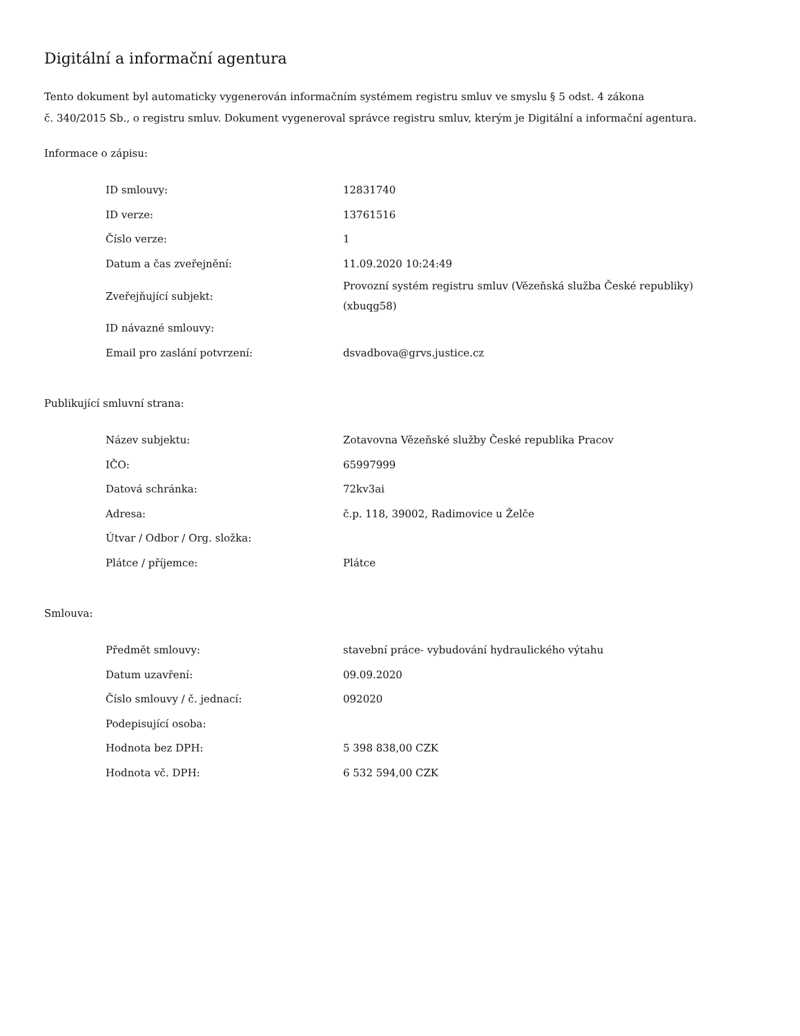Digitální a informační agentura
Tento dokument byl automaticky vygenerován informačním systémem registru smluv ve smyslu § 5 odst. 4 zákona
č. 340/2015 Sb., o registru smluv. Dokument vygeneroval správce registru smluv, kterým je Digitální a informační agentura.
Informace o zápisu:
| ID smlouvy: | 12831740 |
| ID verze: | 13761516 |
| Číslo verze: | 1 |
| Datum a čas zveřejnění: | 11.09.2020 10:24:49 |
| Zveřejňující subjekt: | Provozní systém registru smluv (Vězeňská služba České republiky) (xbuqg58) |
| ID návazné smlouvy: | |
| Email pro zaslání potvrzení: | dsvadbova@grvs.justice.cz |
Publikující smluvní strana:
| Název subjektu: | Zotavovna Vězeňské služby České republika Pracov |
| IČO: | 65997999 |
| Datová schránka: | 72kv3ai |
| Adresa: | č.p. 118, 39002, Radimovice u Želče |
| Útvar / Odbor / Org. složka: | |
| Plátce / příjemce: | Plátce |
Smlouva:
| Předmět smlouvy: | stavební práce- vybudování hydraulického výtahu |
| Datum uzavření: | 09.09.2020 |
| Číslo smlouvy / č. jednací: | 092020 |
| Podepisující osoba: | |
| Hodnota bez DPH: | 5 398 838,00 CZK |
| Hodnota vč. DPH: | 6 532 594,00 CZK |